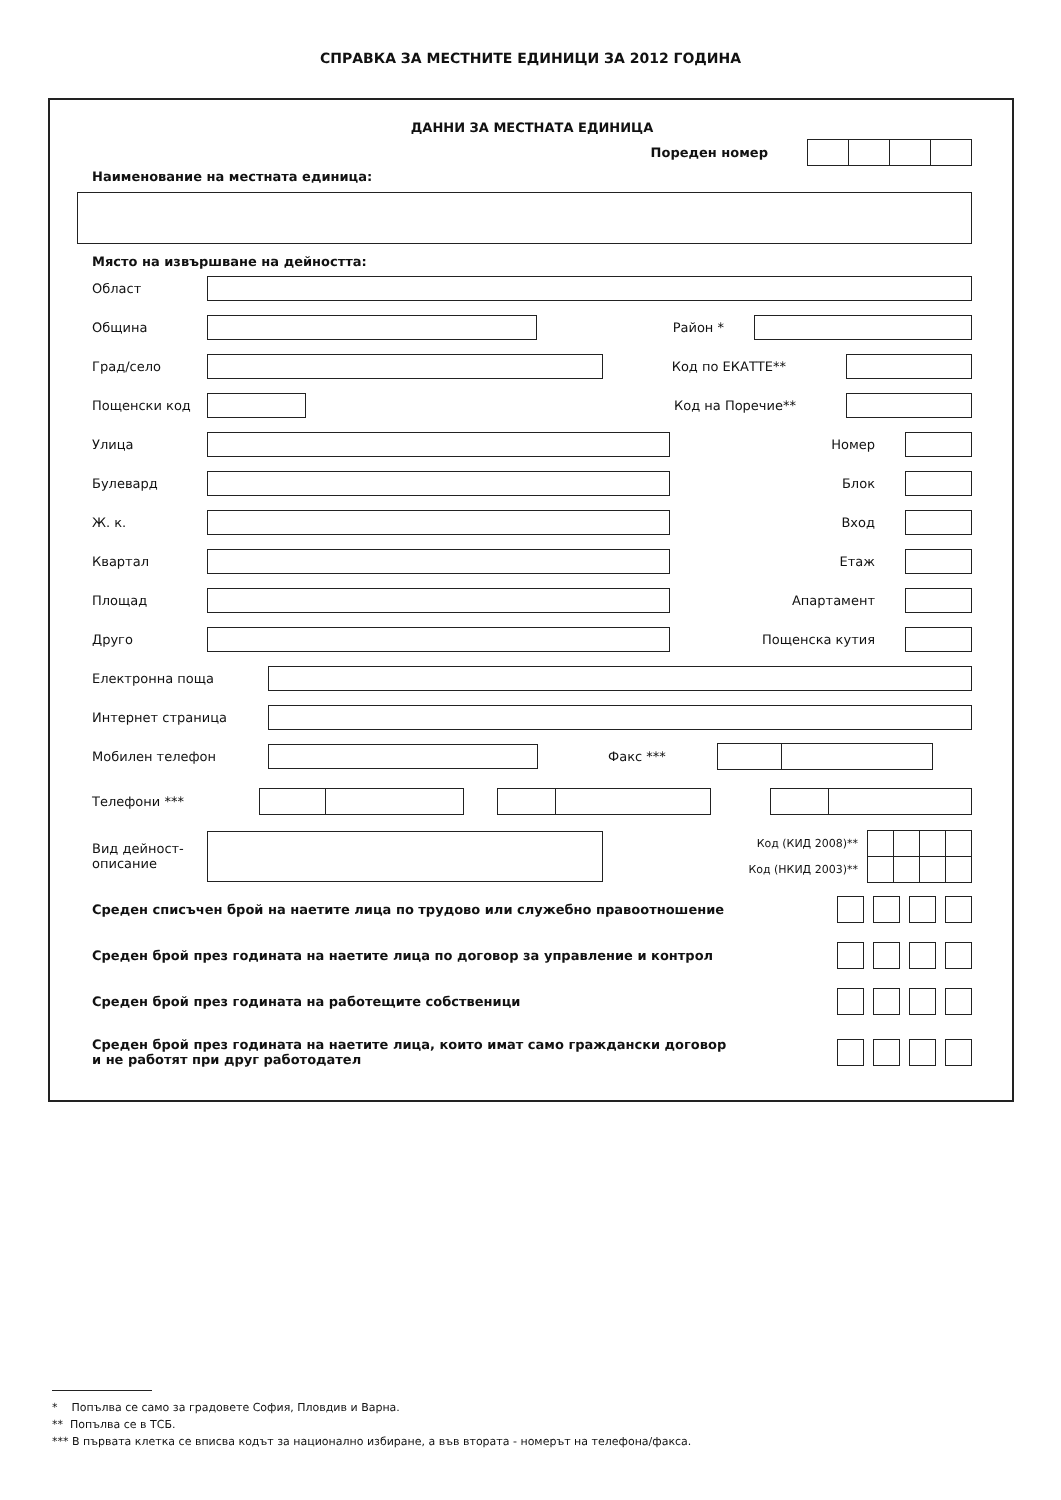СПРАВКА ЗА МЕСТНИТЕ ЕДИНИЦИ ЗА 2012 ГОДИНА
ДАННИ ЗА МЕСТНАТА ЕДИНИЦА
Пореден номер
Наименование на местната единица:
Място на извършване на дейността:
Област
Община Район *
Град/село Код по ЕКАТТЕ**
Пощенски код Код на Поречие**
Улица Номер
Булевард Блок
Ж. к. Вход
Квартал Етаж
Площад Апартамент
Друго Пощенска кутия
Електронна поща
Интернет страница
Мобилен телефон Факс ***
Телефони ***
Вид дейност-
описание
Код (КИД 2008)**
Код (НКИД 2003)**
Среден списъчен брой на наетите лица по трудово или служебно правоотношение
Среден брой през годината на наетите лица по договор за управление и контрол
Среден брой през годината на работещите собственици
Среден брой през годината на наетите лица, които имат само граждански договор
и не работят при друг работодател
* Попълва се само за градовете София, Пловдив и Варна.
** Попълва се в ТСБ.
*** В първата клетка се вписва кодът за национално избиране, а във втората - номерът на телефона/факса.